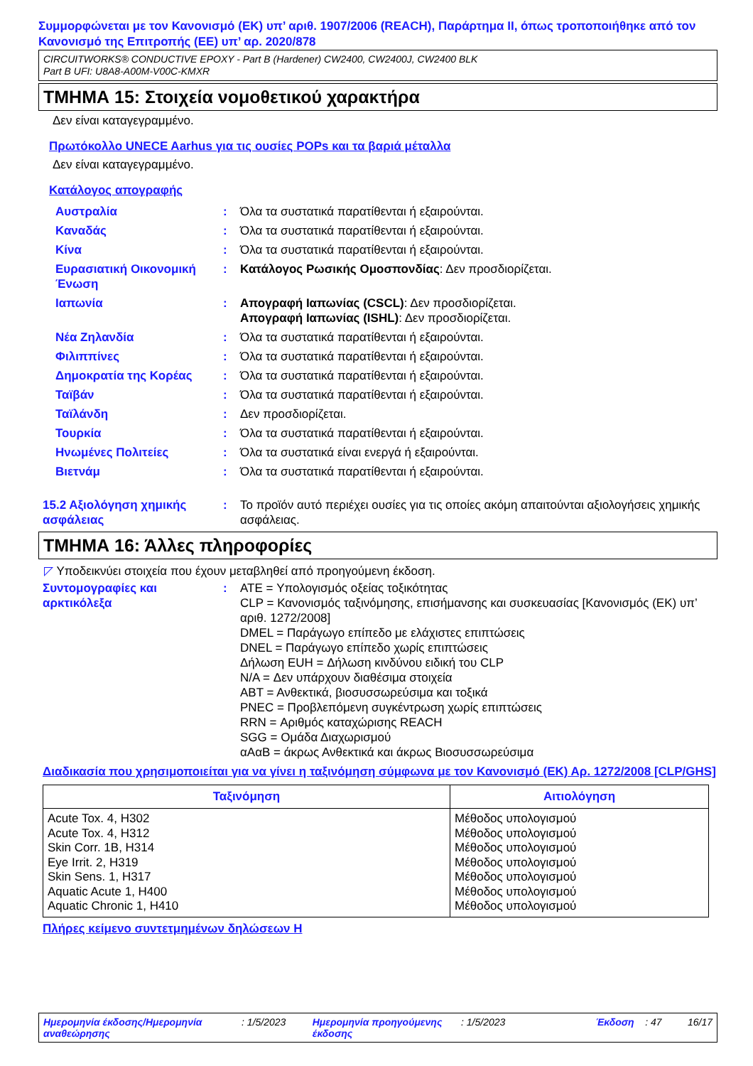Συμμορφώνεται με τον Κανονισμό (ΕΚ) υπ’ αριθ. 1907/2006 (REACH), Παράρτημα II, όπως τροποποιήθηκε από τον Κανονισμό της Επιτροπής (ΕΕ) υπ’ αρ. 2020/878
CIRCUITWORKS® CONDUCTIVE EPOXY - Part B (Hardener) CW2400, CW2400J, CW2400 BLK
Part B UFI: U8A8-A00M-V00C-KMXR
ΤΜΗΜΑ 15: Στοιχεία νομοθετικού χαρακτήρα
Δεν είναι καταγεγραμμένο.
Πρωτόκολλο UNECE Aarhus για τις ουσίες POPs και τα βαριά μέταλλα
Δεν είναι καταγεγραμμένο.
Κατάλογος απογραφής
| Αυστραλία | : | Όλα τα συστατικά παρατίθενται ή εξαιρούνται. |
| Καναδάς | : | Όλα τα συστατικά παρατίθενται ή εξαιρούνται. |
| Κίνα | : | Όλα τα συστατικά παρατίθενται ή εξαιρούνται. |
| Ευρασιατική Οικονομική Ένωση | : | Κατάλογος Ρωσικής Ομοσπονδίας : Δεν προσδιορίζεται. |
| Ιαπωνία | : | Απογραφή Ιαπωνίας (CSCL) : Δεν προσδιορίζεται. Απογραφή Ιαπωνίας (ISHL) : Δεν προσδιορίζεται. |
| Νέα Ζηλανδία | : | Όλα τα συστατικά παρατίθενται ή εξαιρούνται. |
| Φιλιππίνες | : | Όλα τα συστατικά παρατίθενται ή εξαιρούνται. |
| Δημοκρατία της Κορέας | : | Όλα τα συστατικά παρατίθενται ή εξαιρούνται. |
| Ταϊβάν | : | Όλα τα συστατικά παρατίθενται ή εξαιρούνται. |
| Ταϊλάνδη | : | Δεν προσδιορίζεται. |
| Τουρκία | : | Όλα τα συστατικά παρατίθενται ή εξαιρούνται. |
| Ηνωμένες Πολιτείες | : | Όλα τα συστατικά είναι ενεργά ή εξαιρούνται. |
| Βιετνάμ | : | Όλα τα συστατικά παρατίθενται ή εξαιρούνται. |
| 15.2 Αξιολόγηση χημικής ασφάλειας | : | Το προϊόν αυτό περιέχει ουσίες για τις οποίες ακόμη απαιτούνται αξιολογήσεις χημικής ασφάλειας. |
ΤΜΗΜΑ 16: Άλλες πληροφορίες
◸ Υποδεικνύει στοιχεία που έχουν μεταβληθεί από προηγούμενη έκδοση.
| Συντομογραφίες και αρκτικόλεξα | : | ATE = Υπολογισμός οξείας τοξικότητας CLP = Κανονισμός ταξινόμησης, επισήμανσης και συσκευασίας [Κανονισμός (ΕΚ) υπ’ αριθ. 1272/2008] DMEL = Παράγωγο επίπεδο με ελάχιστες επιπτώσεις DNEL = Παράγωγο επίπεδο χωρίς επιπτώσεις Δήλωση EUH = Δήλωση κινδύνου ειδική του CLP N/A = Δεν υπάρχουν διαθέσιμα στοιχεία ΑΒΤ = Ανθεκτικά, βιοσυσσωρεύσιμα και τοξικά PNEC = Προβλεπόμενη συγκέντρωση χωρίς επιπτώσεις RRN = Αριθμός καταχώρισης REACH SGG = Ομάδα Διαχωρισμού αΑαΒ = άκρως Ανθεκτικά και άκρως Βιοσυσσωρεύσιμα |
Διαδικασία που χρησιμοποιείται για να γίνει η ταξινόμηση σύμφωνα με τον Κανονισμό (ΕΚ) Αρ. 1272/2008 [CLP/GHS]
| Ταξινόμηση | Αιτιολόγηση |
| --- | --- |
| Acute Tox. 4, H302 Acute Tox. 4, H312 Skin Corr. 1B, H314 Eye Irrit. 2, H319 Skin Sens. 1, H317 Aquatic Acute 1, H400 Aquatic Chronic 1, H410 | Μέθοδος υπολογισμού Μέθοδος υπολογισμού Μέθοδος υπολογισμού Μέθοδος υπολογισμού Μέθοδος υπολογισμού Μέθοδος υπολογισμού Μέθοδος υπολογισμού |
Πλήρες κείμενο συντετμημένων δηλώσεων Η
Ημερομηνία έκδοσης/Ημερομηνία αναθεώρησης : 1/5/2023 Ημερομηνία προηγούμενης έκδοσης : 1/5/2023 Έκδοση : 47 16/17